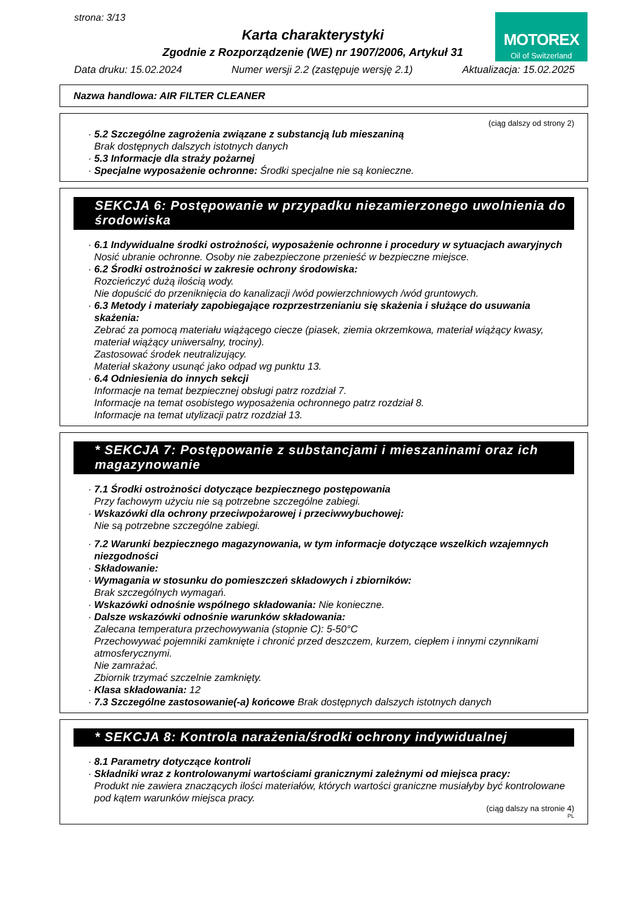strona: 3/13
Karta charakterystyki
Zgodnie z Rozporządzenie (WE) nr 1907/2006, Artykuł 31
MOTOREX
Oil of Switzerland
Data druku: 15.02.2024 Numer wersji 2.2 (zastępuje wersję 2.1) Aktualizacja: 15.02.2025
Nazwa handlowa: AIR FILTER CLEANER
(ciąg dalszy od strony 2)
· 5.2 Szczególne zagrożenia związane z substancją lub mieszaniną
Brak dostępnych dalszych istotnych danych
· 5.3 Informacje dla straży pożarnej
· Specjalne wyposażenie ochronne: Środki specjalne nie są konieczne.
SEKCJA 6: Postępowanie w przypadku niezamierzonego uwolnienia do środowiska
· 6.1 Indywidualne środki ostrożności, wyposażenie ochronne i procedury w sytuacjach awaryjnych
Nosić ubranie ochronne. Osoby nie zabezpieczone przenieść w bezpieczne miejsce.
· 6.2 Środki ostrożności w zakresie ochrony środowiska:
Rozcieńczyć dużą ilością wody.
Nie dopuścić do przeniknięcia do kanalizacji /wód powierzchniowych /wód gruntowych.
· 6.3 Metody i materiały zapobiegające rozprzestrzenianiu się skażenia i służące do usuwania skażenia:
Zebrać za pomocą materiału wiążącego ciecze (piasek, ziemia okrzemkowa, materiał wiążący kwasy, materiał wiążący uniwersalny, trociny).
Zastosować środek neutralizujący.
Materiał skażony usunąć jako odpad wg punktu 13.
· 6.4 Odniesienia do innych sekcji
Informacje na temat bezpiecznej obsługi patrz rozdział 7.
Informacje na temat osobistego wyposażenia ochronnego patrz rozdział 8.
Informacje na temat utylizacji patrz rozdział 13.
* SEKCJA 7: Postępowanie z substancjami i mieszaninami oraz ich magazynowanie
· 7.1 Środki ostrożności dotyczące bezpiecznego postępowania
Przy fachowym użyciu nie są potrzebne szczególne zabiegi.
· Wskazówki dla ochrony przeciwpożarowej i przeciwwybuchowej:
Nie są potrzebne szczególne zabiegi.
· 7.2 Warunki bezpiecznego magazynowania, w tym informacje dotyczące wszelkich wzajemnych niezgodności
· Składowanie:
· Wymagania w stosunku do pomieszczeń składowych i zbiorników:
Brak szczególnych wymagań.
· Wskazówki odnośnie wspólnego składowania: Nie konieczne.
· Dalsze wskazówki odnośnie warunków składowania:
Zalecana temperatura przechowywania (stopnie C): 5-50°C
Przechowywać pojemniki zamknięte i chronić przed deszczem, kurzem, ciepłem i innymi czynnikami atmosferycznymi.
Nie zamrażać.
Zbiornik trzymać szczelnie zamknięty.
· Klasa składowania: 12
· 7.3 Szczególne zastosowanie(-a) końcowe Brak dostępnych dalszych istotnych danych
* SEKCJA 8: Kontrola narażenia/środki ochrony indywidualnej
· 8.1 Parametry dotyczące kontroli
· Składniki wraz z kontrolowanymi wartościami granicznymi zależnymi od miejsca pracy:
Produkt nie zawiera znaczących ilości materiałów, których wartości graniczne musiałyby być kontrolowane pod kątem warunków miejsca pracy.
(ciąg dalszy na stronie 4)
PL